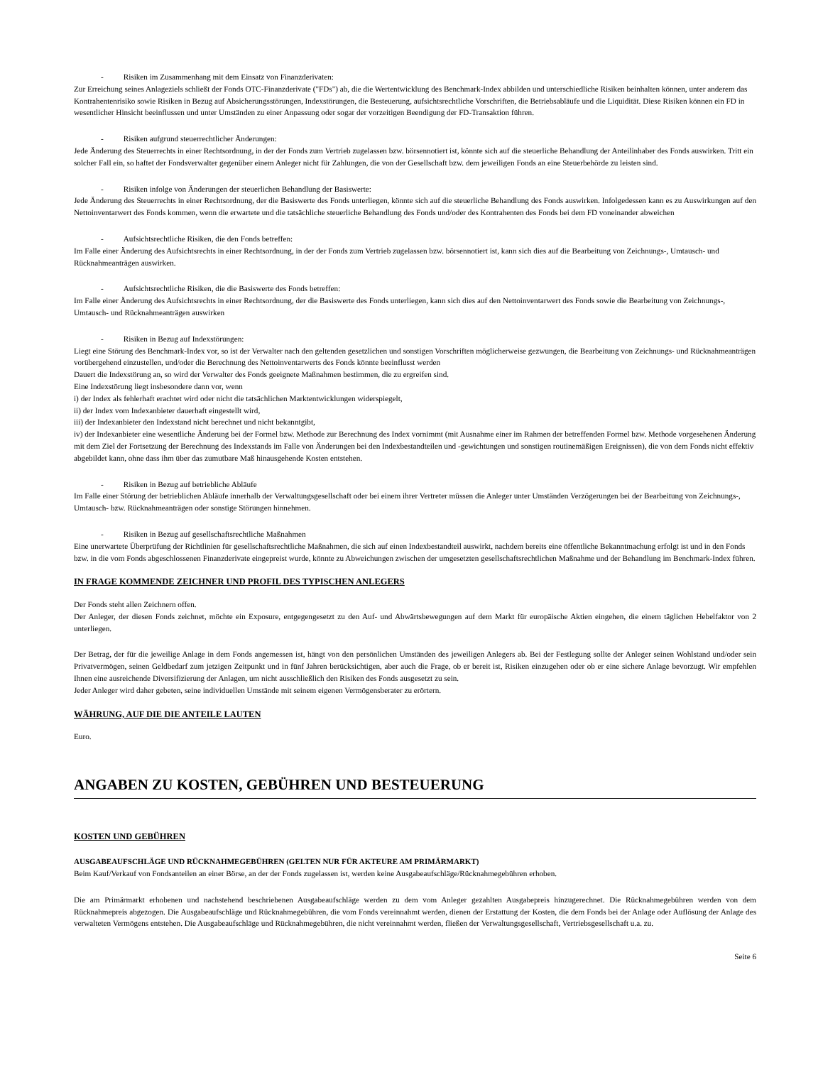- Risiken im Zusammenhang mit dem Einsatz von Finanzderivaten:
Zur Erreichung seines Anlageziels schließt der Fonds OTC-Finanzderivate ("FDs") ab, die die Wertentwicklung des Benchmark-Index abbilden und unterschiedliche Risiken beinhalten können, unter anderem das Kontrahentenrisiko sowie Risiken in Bezug auf Absicherungsstörungen, Indexstörungen, die Besteuerung, aufsichtsrechtliche Vorschriften, die Betriebsabläufe und die Liquidität. Diese Risiken können ein FD in wesentlicher Hinsicht beeinflussen und unter Umständen zu einer Anpassung oder sogar der vorzeitigen Beendigung der FD-Transaktion führen.
- Risiken aufgrund steuerrechtlicher Änderungen:
Jede Änderung des Steuerrechts in einer Rechtsordnung, in der der Fonds zum Vertrieb zugelassen bzw. börsennotiert ist, könnte sich auf die steuerliche Behandlung der Anteilinhaber des Fonds auswirken. Tritt ein solcher Fall ein, so haftet der Fondsverwalter gegenüber einem Anleger nicht für Zahlungen, die von der Gesellschaft bzw. dem jeweiligen Fonds an eine Steuerbehörde zu leisten sind.
- Risiken infolge von Änderungen der steuerlichen Behandlung der Basiswerte:
Jede Änderung des Steuerrechts in einer Rechtsordnung, der die Basiswerte des Fonds unterliegen, könnte sich auf die steuerliche Behandlung des Fonds auswirken. Infolgedessen kann es zu Auswirkungen auf den Nettoinventarwert des Fonds kommen, wenn die erwartete und die tatsächliche steuerliche Behandlung des Fonds und/oder des Kontrahenten des Fonds bei dem FD voneinander abweichen
- Aufsichtsrechtliche Risiken, die den Fonds betreffen:
Im Falle einer Änderung des Aufsichtsrechts in einer Rechtsordnung, in der der Fonds zum Vertrieb zugelassen bzw. börsennotiert ist, kann sich dies auf die Bearbeitung von Zeichnungs-, Umtausch- und Rücknahmeanträgen auswirken.
- Aufsichtsrechtliche Risiken, die die Basiswerte des Fonds betreffen:
Im Falle einer Änderung des Aufsichtsrechts in einer Rechtsordnung, der die Basiswerte des Fonds unterliegen, kann sich dies auf den Nettoinventarwert des Fonds sowie die Bearbeitung von Zeichnungs-, Umtausch- und Rücknahmeanträgen auswirken
- Risiken in Bezug auf Indexstörungen:
Liegt eine Störung des Benchmark-Index vor, so ist der Verwalter nach den geltenden gesetzlichen und sonstigen Vorschriften möglicherweise gezwungen, die Bearbeitung von Zeichnungs- und Rücknahmeanträgen vorübergehend einzustellen, und/oder die Berechnung des Nettoinventarwerts des Fonds könnte beeinflusst werden
Dauert die Indexstörung an, so wird der Verwalter des Fonds geeignete Maßnahmen bestimmen, die zu ergreifen sind.
Eine Indexstörung liegt insbesondere dann vor, wenn
i) der Index als fehlerhaft erachtet wird oder nicht die tatsächlichen Marktentwicklungen widerspiegelt,
ii) der Index vom Indexanbieter dauerhaft eingestellt wird,
iii) der Indexanbieter den Indexstand nicht berechnet und nicht bekanntgibt,
iv) der Indexanbieter eine wesentliche Änderung bei der Formel bzw. Methode zur Berechnung des Index vornimmt (mit Ausnahme einer im Rahmen der betreffenden Formel bzw. Methode vorgesehenen Änderung mit dem Ziel der Fortsetzung der Berechnung des Indexstands im Falle von Änderungen bei den Indexbestandteilen und -gewichtungen und sonstigen routinemäßigen Ereignissen), die von dem Fonds nicht effektiv abgebildet kann, ohne dass ihm über das zumutbare Maß hinausgehende Kosten entstehen.
- Risiken in Bezug auf betriebliche Abläufe
Im Falle einer Störung der betrieblichen Abläufe innerhalb der Verwaltungsgesellschaft oder bei einem ihrer Vertreter müssen die Anleger unter Umständen Verzögerungen bei der Bearbeitung von Zeichnungs-, Umtausch- bzw. Rücknahmeanträgen oder sonstige Störungen hinnehmen.
- Risiken in Bezug auf gesellschaftsrechtliche Maßnahmen
Eine unerwartete Überprüfung der Richtlinien für gesellschaftsrechtliche Maßnahmen, die sich auf einen Indexbestandteil auswirkt, nachdem bereits eine öffentliche Bekanntmachung erfolgt ist und in den Fonds bzw. in die vom Fonds abgeschlossenen Finanzderivate eingepreist wurde, könnte zu Abweichungen zwischen der umgesetzten gesellschaftsrechtlichen Maßnahme und der Behandlung im Benchmark-Index führen.
IN FRAGE KOMMENDE ZEICHNER UND PROFIL DES TYPISCHEN ANLEGERS
Der Fonds steht allen Zeichnern offen.
Der Anleger, der diesen Fonds zeichnet, möchte ein Exposure, entgegengesetzt zu den Auf- und Abwärtsbewegungen auf dem Markt für europäische Aktien eingehen, die einem täglichen Hebelfaktor von 2 unterliegen.
Der Betrag, der für die jeweilige Anlage in dem Fonds angemessen ist, hängt von den persönlichen Umständen des jeweiligen Anlegers ab. Bei der Festlegung sollte der Anleger seinen Wohlstand und/oder sein Privatvermögen, seinen Geldbedarf zum jetzigen Zeitpunkt und in fünf Jahren berücksichtigen, aber auch die Frage, ob er bereit ist, Risiken einzugehen oder ob er eine sichere Anlage bevorzugt. Wir empfehlen Ihnen eine ausreichende Diversifizierung der Anlagen, um nicht ausschließlich den Risiken des Fonds ausgesetzt zu sein.
Jeder Anleger wird daher gebeten, seine individuellen Umstände mit seinem eigenen Vermögensberater zu erörtern.
WÄHRUNG, AUF DIE DIE ANTEILE LAUTEN
Euro.
ANGABEN ZU KOSTEN, GEBÜHREN UND BESTEUERUNG
KOSTEN UND GEBÜHREN
AUSGABEAUFSCHLÄGE UND RÜCKNAHMEGEBÜHREN (GELTEN NUR FÜR AKTEURE AM PRIMÄRMARKT)
Beim Kauf/Verkauf von Fondsanteilen an einer Börse, an der der Fonds zugelassen ist, werden keine Ausgabeaufschläge/Rücknahmegebühren erhoben.
Die am Primärmarkt erhobenen und nachstehend beschriebenen Ausgabeaufschläge werden zu dem vom Anleger gezahlten Ausgabepreis hinzugerechnet. Die Rücknahmegebühren werden von dem Rücknahmepreis abgezogen. Die Ausgabeaufschläge und Rücknahmegebühren, die vom Fonds vereinnahmt werden, dienen der Erstattung der Kosten, die dem Fonds bei der Anlage oder Auflösung der Anlage des verwalteten Vermögens entstehen. Die Ausgabeaufschläge und Rücknahmegebühren, die nicht vereinnahmt werden, fließen der Verwaltungsgesellschaft, Vertriebsgesellschaft u.a. zu.
Seite 6